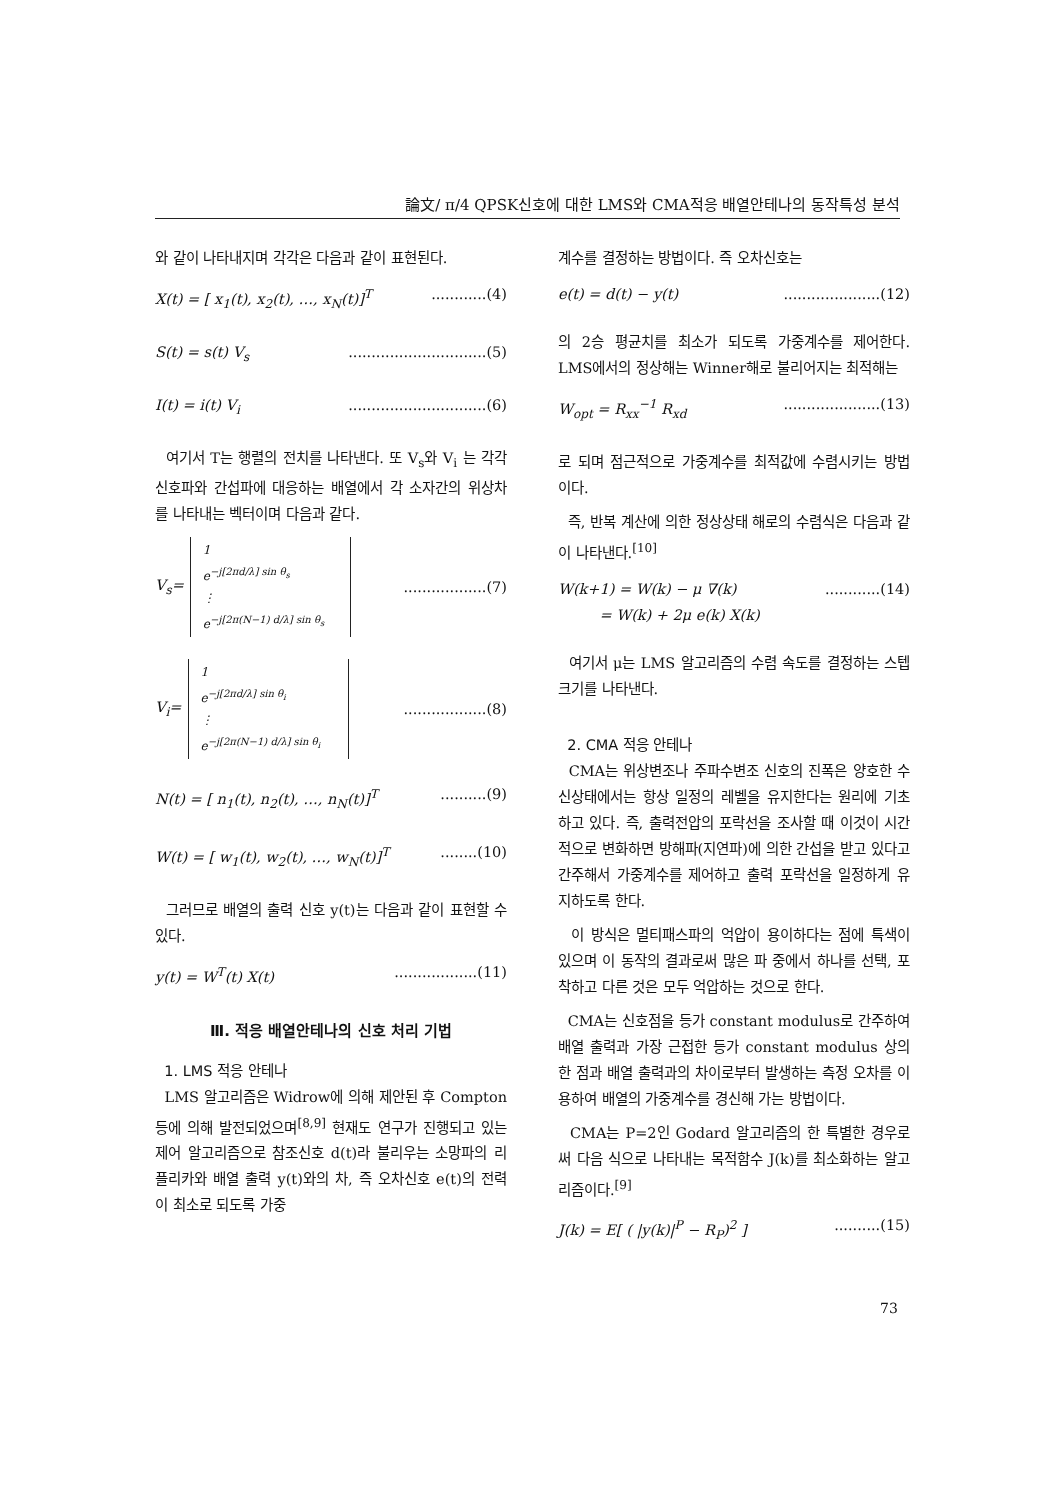論文/ π/4 QPSK신호에 대한 LMS와 CMA적응 배열안테나의 동작특성 분석
와 같이 나타내지며 각각은 다음과 같이 표현된다.
X(t) = [ x<sub>1</sub>(t), x<sub>2</sub>(t), …, x<sub>N</sub>(t)]<sup>T</sup>............(4)
S(t) = s(t) V<sub>s</sub>..............................(5)
I(t) = i(t) V<sub>i</sub>..............................(6)
여기서 T는 행렬의 전치를 나타낸다. 또 V<sub>s</sub>와 V<sub>i</sub> 는 각각 신호파와 간섭파에 대응하는 배열에서 각 소자간의 위상차를 나타내는 벡터이며 다음과 같다.
V<sub>s</sub>=
1
e<sup>−j[2πd/λ] sin θ<sub>s</sub></sup>
⋮
e<sup>−j[2π(N−1) d/λ] sin θ<sub>s</sub></sup>
..................(7)
V<sub>i</sub>=
1
e<sup>−j[2πd/λ] sin θ<sub>i</sub></sup>
⋮
e<sup>−j[2π(N−1) d/λ] sin θ<sub>i</sub></sup>
..................(8)
N(t) = [ n<sub>1</sub>(t), n<sub>2</sub>(t), …, n<sub>N</sub>(t)]<sup>T</sup>..........(9)
W(t) = [ w<sub>1</sub>(t), w<sub>2</sub>(t), …, w<sub>N</sub>(t)]<sup>T</sup>........(10)
그러므로 배열의 출력 신호 y(t)는 다음과 같이 표현할 수 있다.
y(t) = W<sup>T</sup>(t) X(t)..................(11)
Ⅲ. 적응 배열안테나의 신호 처리 기법
1. LMS 적응 안테나
LMS 알고리즘은 Widrow에 의해 제안된 후 Compton등에 의해 발전되었으며<sup>[8,9]</sup> 현재도 연구가 진행되고 있는 제어 알고리즘으로 참조신호 d(t)라 불리우는 소망파의 리플리카와 배열 출력 y(t)와의 차, 즉 오차신호 e(t)의 전력이 최소로 되도록 가중
계수를 결정하는 방법이다. 즉 오차신호는
e(t) = d(t) − y(t).....................(12)
의 2승 평균치를 최소가 되도록 가중계수를 제어한다. LMS에서의 정상해는 Winner해로 불리어지는 최적해는
W<sub>opt</sub> = R<sub>xx</sub><sup>−1</sup> R<sub>xd</sub>.....................(13)
로 되며 점근적으로 가중계수를 최적값에 수렴시키는 방법이다.
즉, 반복 계산에 의한 정상상태 해로의 수렴식은 다음과 같이 나타낸다.<sup>[10]</sup>
W(k+1) = W(k) − μ ∇(k)
= W(k) + 2μ e(k) X(k)............(14)
여기서 μ는 LMS 알고리즘의 수렴 속도를 결정하는 스텝 크기를 나타낸다.
2. CMA 적응 안테나
CMA는 위상변조나 주파수변조 신호의 진폭은 양호한 수신상태에서는 항상 일정의 레벨을 유지한다는 원리에 기초하고 있다. 즉, 출력전압의 포락선을 조사할 때 이것이 시간적으로 변화하면 방해파(지연파)에 의한 간섭을 받고 있다고 간주해서 가중계수를 제어하고 출력 포락선을 일정하게 유지하도록 한다.
이 방식은 멀티패스파의 억압이 용이하다는 점에 특색이 있으며 이 동작의 결과로써 많은 파 중에서 하나를 선택, 포착하고 다른 것은 모두 억압하는 것으로 한다.
CMA는 신호점을 등가 constant modulus로 간주하여 배열 출력과 가장 근접한 등가 constant modulus 상의 한 점과 배열 출력과의 차이로부터 발생하는 측정 오차를 이용하여 배열의 가중계수를 경신해 가는 방법이다.
CMA는 P=2인 Godard 알고리즘의 한 특별한 경우로써 다음 식으로 나타내는 목적함수 J(k)를 최소화하는 알고리즘이다.<sup>[9]</sup>
J(k) = E[ ( |y(k)|<sup>P</sup> − R<sub>P</sub>)<sup>2</sup> ]..........(15)
73